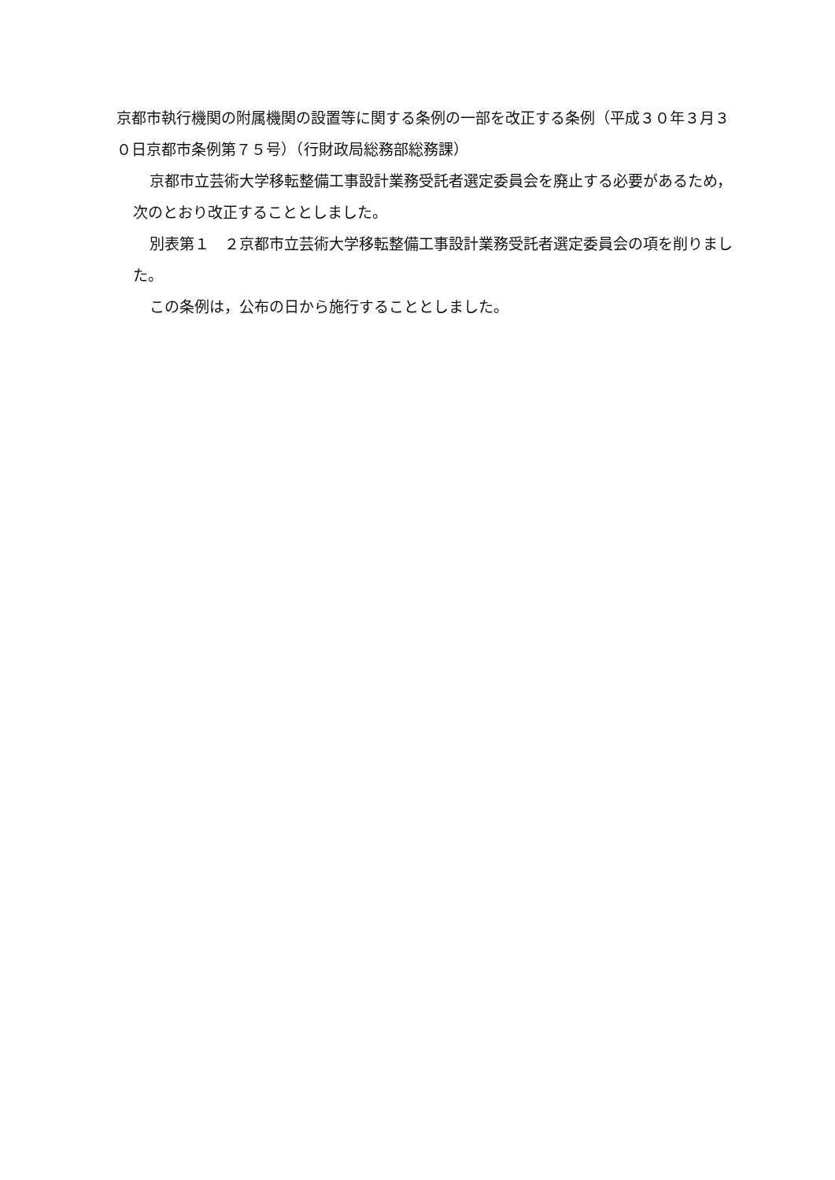京都市執行機関の附属機関の設置等に関する条例の一部を改正する条例（平成３０年３月３０日京都市条例第７５号）（行財政局総務部総務課）
京都市立芸術大学移転整備工事設計業務受託者選定委員会を廃止する必要があるため，次のとおり改正することとしました。
別表第１　２京都市立芸術大学移転整備工事設計業務受託者選定委員会の項を削りました。
この条例は，公布の日から施行することとしました。